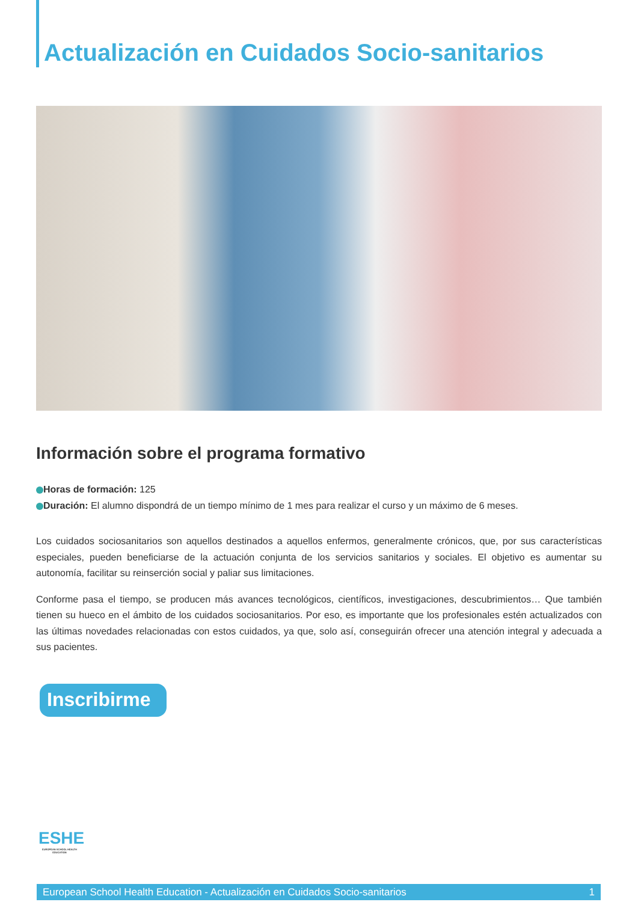Actualización en Cuidados Socio-sanitarios
Información sobre el programa formativo
Horas de formación: 125
Duración: El alumno dispondrá de un tiempo mínimo de 1 mes para realizar el curso y un máximo de 6 meses.
Los cuidados sociosanitarios son aquellos destinados a aquellos enfermos, generalmente crónicos, que, por sus características especiales, pueden beneficiarse de la actuación conjunta de los servicios sanitarios y sociales. El objetivo es aumentar su autonomía, facilitar su reinserción social y paliar sus limitaciones.
Conforme pasa el tiempo, se producen más avances tecnológicos, científicos, investigaciones, descubrimientos… Que también tienen su hueco en el ámbito de los cuidados sociosanitarios. Por eso, es importante que los profesionales estén actualizados con las últimas novedades relacionadas con estos cuidados, ya que, solo así, conseguirán ofrecer una atención integral y adecuada a sus pacientes.
Inscribirme
ESHE
EUROPEAN SCHOOL HEALTH EDUCATION
European School Health Education - Actualización en Cuidados Socio-sanitarios 1